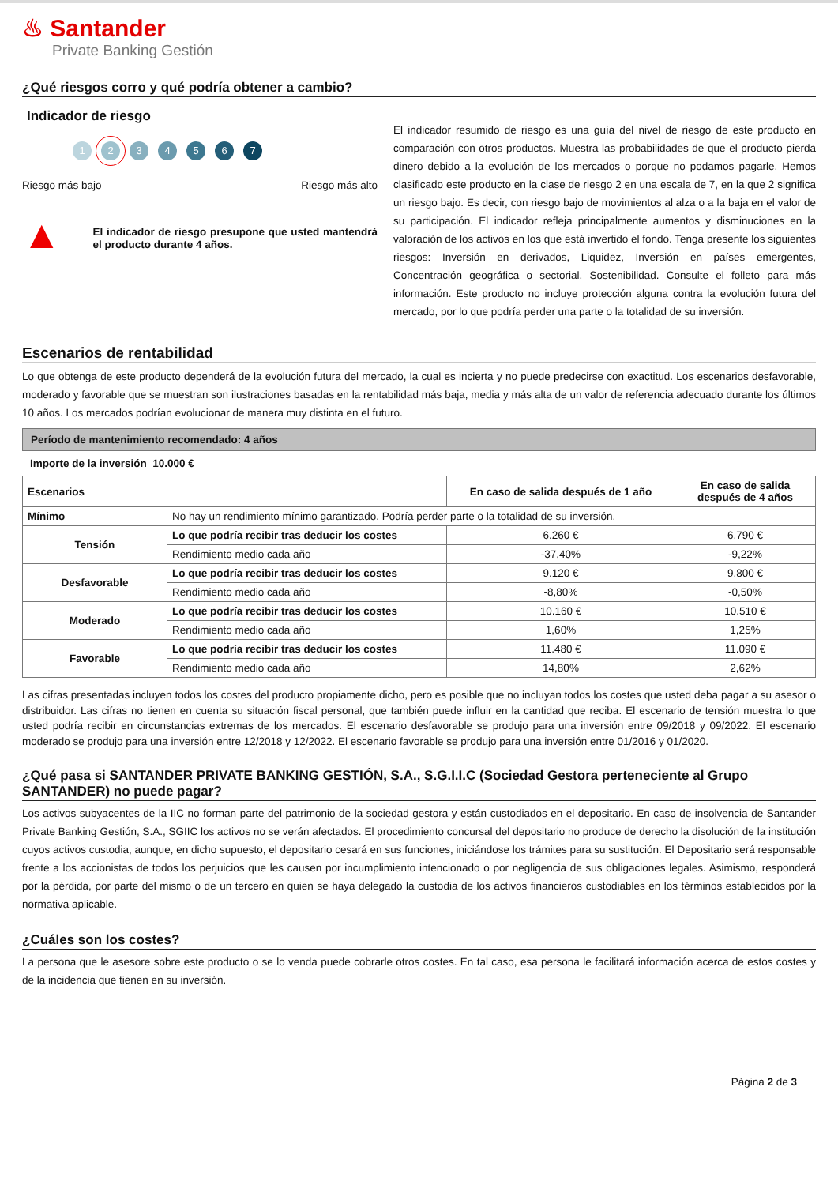♨ Santander
Private Banking Gestión
¿Qué riesgos corro y qué podría obtener a cambio?
Indicador de riesgo
1234567
Riesgo más bajo Riesgo más alto
▲
El indicador de riesgo presupone que usted mantendrá el producto durante 4 años.
El indicador resumido de riesgo es una guía del nivel de riesgo de este producto en comparación con otros productos. Muestra las probabilidades de que el producto pierda dinero debido a la evolución de los mercados o porque no podamos pagarle. Hemos clasificado este producto en la clase de riesgo 2 en una escala de 7, en la que 2 significa un riesgo bajo. Es decir, con riesgo bajo de movimientos al alza o a la baja en el valor de su participación. El indicador refleja principalmente aumentos y disminuciones en la valoración de los activos en los que está invertido el fondo. Tenga presente los siguientes riesgos: Inversión en derivados, Liquidez, Inversión en países emergentes, Concentración geográfica o sectorial, Sostenibilidad. Consulte el folleto para más información. Este producto no incluye protección alguna contra la evolución futura del mercado, por lo que podría perder una parte o la totalidad de su inversión.
Escenarios de rentabilidad
Lo que obtenga de este producto dependerá de la evolución futura del mercado, la cual es incierta y no puede predecirse con exactitud. Los escenarios desfavorable, moderado y favorable que se muestran son ilustraciones basadas en la rentabilidad más baja, media y más alta de un valor de referencia adecuado durante los últimos 10 años. Los mercados podrían evolucionar de manera muy distinta en el futuro.
Período de mantenimiento recomendado: 4 años
Importe de la inversión 10.000 €
| Escenarios | | En caso de salida después de 1 año | En caso de salida después de 4 años |
| --- | --- | --- | --- |
| Mínimo | No hay un rendimiento mínimo garantizado. Podría perder parte o la totalidad de su inversión. | | |
| Tensión | Lo que podría recibir tras deducir los costes | 6.260 € | 6.790 € |
| | Rendimiento medio cada año | -37,40% | -9,22% |
| Desfavorable | Lo que podría recibir tras deducir los costes | 9.120 € | 9.800 € |
| | Rendimiento medio cada año | -8,80% | -0,50% |
| Moderado | Lo que podría recibir tras deducir los costes | 10.160 € | 10.510 € |
| | Rendimiento medio cada año | 1,60% | 1,25% |
| Favorable | Lo que podría recibir tras deducir los costes | 11.480 € | 11.090 € |
| | Rendimiento medio cada año | 14,80% | 2,62% |
Las cifras presentadas incluyen todos los costes del producto propiamente dicho, pero es posible que no incluyan todos los costes que usted deba pagar a su asesor o distribuidor. Las cifras no tienen en cuenta su situación fiscal personal, que también puede influir en la cantidad que reciba. El escenario de tensión muestra lo que usted podría recibir en circunstancias extremas de los mercados. El escenario desfavorable se produjo para una inversión entre 09/2018 y 09/2022. El escenario moderado se produjo para una inversión entre 12/2018 y 12/2022. El escenario favorable se produjo para una inversión entre 01/2016 y 01/2020.
¿Qué pasa si SANTANDER PRIVATE BANKING GESTIÓN, S.A., S.G.I.I.C (Sociedad Gestora perteneciente al Grupo SANTANDER) no puede pagar?
Los activos subyacentes de la IIC no forman parte del patrimonio de la sociedad gestora y están custodiados en el depositario. En caso de insolvencia de Santander Private Banking Gestión, S.A., SGIIC los activos no se verán afectados. El procedimiento concursal del depositario no produce de derecho la disolución de la institución cuyos activos custodia, aunque, en dicho supuesto, el depositario cesará en sus funciones, iniciándose los trámites para su sustitución. El Depositario será responsable frente a los accionistas de todos los perjuicios que les causen por incumplimiento intencionado o por negligencia de sus obligaciones legales. Asimismo, responderá por la pérdida, por parte del mismo o de un tercero en quien se haya delegado la custodia de los activos financieros custodiables en los términos establecidos por la normativa aplicable.
¿Cuáles son los costes?
La persona que le asesore sobre este producto o se lo venda puede cobrarle otros costes. En tal caso, esa persona le facilitará información acerca de estos costes y de la incidencia que tienen en su inversión.
Página 2 de 3